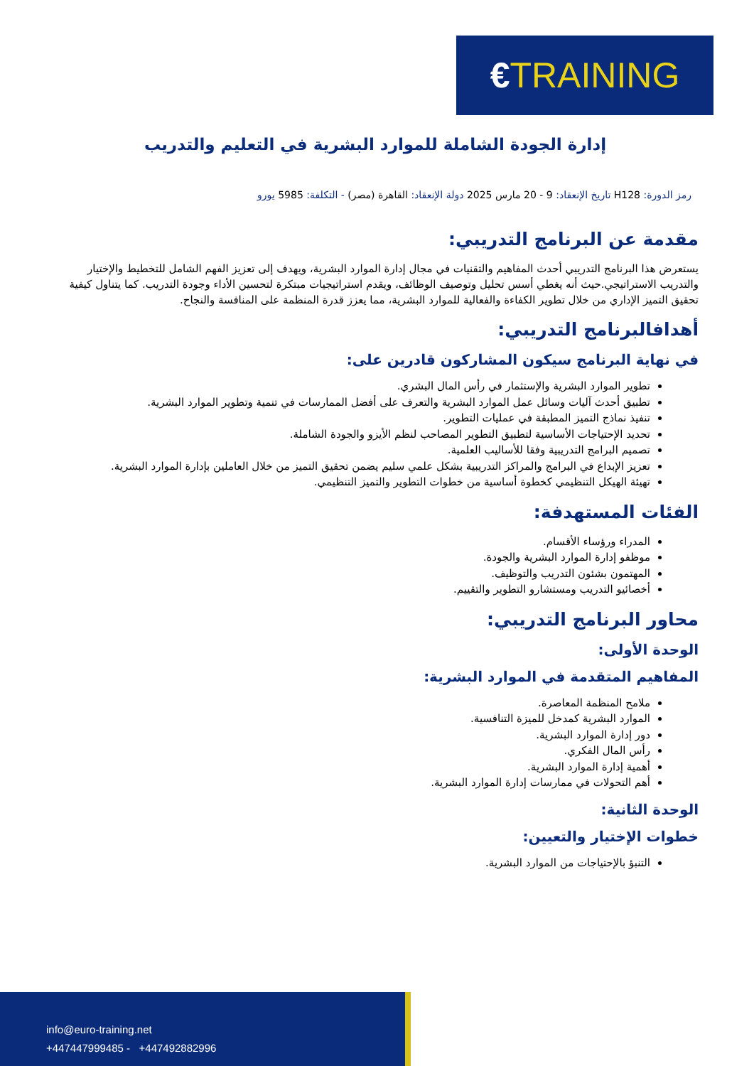€TRAINING
إدارة الجودة الشاملة للموارد البشرية في التعليم والتدريب
رمز الدورة: H128 تاريخ الإنعقاد: 9 - 20 مارس 2025 دولة الإنعقاد: القاهرة (مصر) - التكلفة: 5985 يورو
مقدمة عن البرنامج التدريبي:
يستعرض هذا البرنامج التدريبي أحدث المفاهيم والتقنيات في مجال إدارة الموارد البشرية، ويهدف إلى تعزيز الفهم الشامل للتخطيط والإختيار والتدريب الاستراتيجي.حيث أنه يغطي أسس تحليل وتوصيف الوظائف، ويقدم استراتيجيات مبتكرة لتحسين الأداء وجودة التدريب. كما يتناول كيفية تحقيق التميز الإداري من خلال تطوير الكفاءة والفعالية للموارد البشرية، مما يعزز قدرة المنظمة على المنافسة والنجاح.
أهدافالبرنامج التدريبي:
في نهاية البرنامج سيكون المشاركون قادرين على:
تطوير الموارد البشرية والإستثمار في رأس المال البشري.
تطبيق أحدث آليات وسائل عمل الموارد البشرية والتعرف على أفضل الممارسات في تنمية وتطوير الموارد البشرية.
تنفيذ نماذج التميز المطبقة في عمليات التطوير.
تحديد الإحتياجات الأساسية لتطبيق التطوير المصاحب لنظم الأيزو والجودة الشاملة.
تصميم البرامج التدريبية وفقا للأساليب العلمية.
تعزيز الإبداع في البرامج والمراكز التدريبية بشكل علمي سليم يضمن تحقيق التميز من خلال العاملين بإدارة الموارد البشرية.
تهيئة الهيكل التنظيمي كخطوة أساسية من خطوات التطوير والتميز التنظيمي.
الفئات المستهدفة:
المدراء ورؤساء الأقسام.
موظفو إدارة الموارد البشرية والجودة.
المهتمون بشئون التدريب والتوظيف.
أخصائيو التدريب ومستشارو التطوير والتقييم.
محاور البرنامج التدريبي:
الوحدة الأولى:
المفاهيم المتقدمة في الموارد البشرية:
ملامح المنظمة المعاصرة.
الموارد البشرية كمدخل للميزة التنافسية.
دور إدارة الموارد البشرية.
رأس المال الفكري.
أهمية إدارة الموارد البشرية.
أهم التحولات في ممارسات إدارة الموارد البشرية.
الوحدة الثانية:
خطوات الإختيار والتعيين:
التنبؤ بالإحتياجات من الموارد البشرية.
info@euro-training.net
+447447999485 - +447492882996